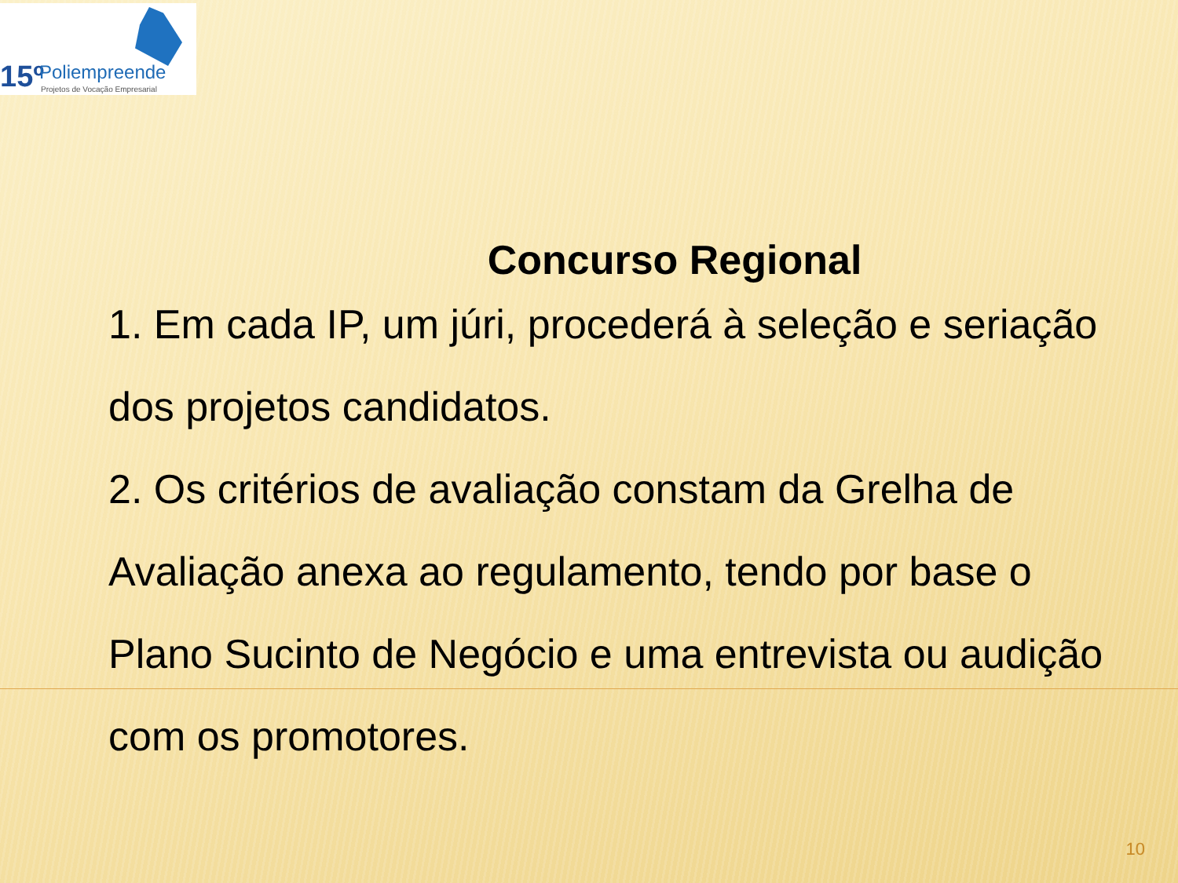15º Poliempreende
Projetos de Vocação Empresarial
Concurso Regional
1. Em cada IP, um júri, procederá à seleção e seriação dos projetos candidatos.
2. Os critérios de avaliação constam da Grelha de Avaliação anexa ao regulamento, tendo por base o Plano Sucinto de Negócio e uma entrevista ou audição com os promotores.
10